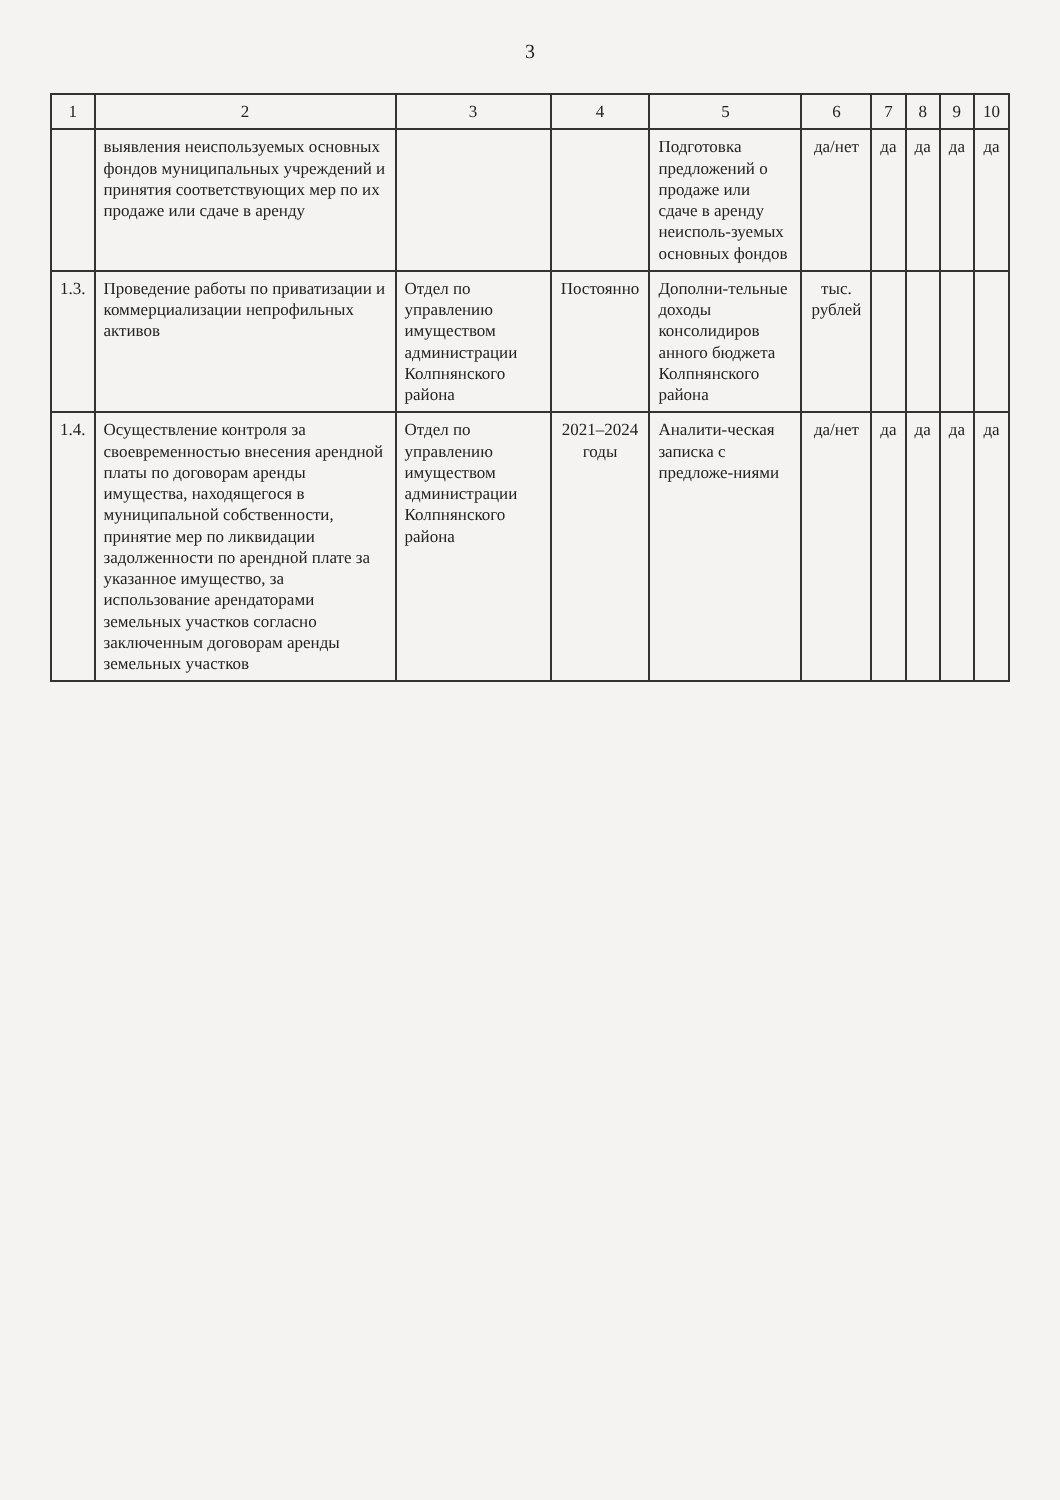3
| 1 | 2 | 3 | 4 | 5 | 6 | 7 | 8 | 9 | 10 |
| --- | --- | --- | --- | --- | --- | --- | --- | --- | --- |
| | выявления неиспользуемых основных фондов муниципальных учреждений и принятия соответствующих мер по их продаже или сдаче в аренду | | | Подготовка предложений о продаже или сдаче в аренду неисполь-зуемых основных фондов | да/нет | да | да | да | да |
| 1.3. | Проведение работы по приватизации и коммерциализации непрофильных активов | Отдел по управлению имуществом администрации Колпнянского района | Постоянно | Дополни-тельные доходы консолидиров анного бюджета Колпнянского района | тыс. рублей | | | | |
| 1.4. | Осуществление контроля за своевременностью внесения арендной платы по договорам аренды имущества, находящегося в муниципальной собственности, принятие мер по ликвидации задолженности по арендной плате за указанное имущество, за использование арендаторами земельных участков согласно заключенным договорам аренды земельных участков | Отдел по управлению имуществом администрации Колпнянского района | 2021–2024 годы | Аналити-ческая записка с предложе-ниями | да/нет | да | да | да | да |